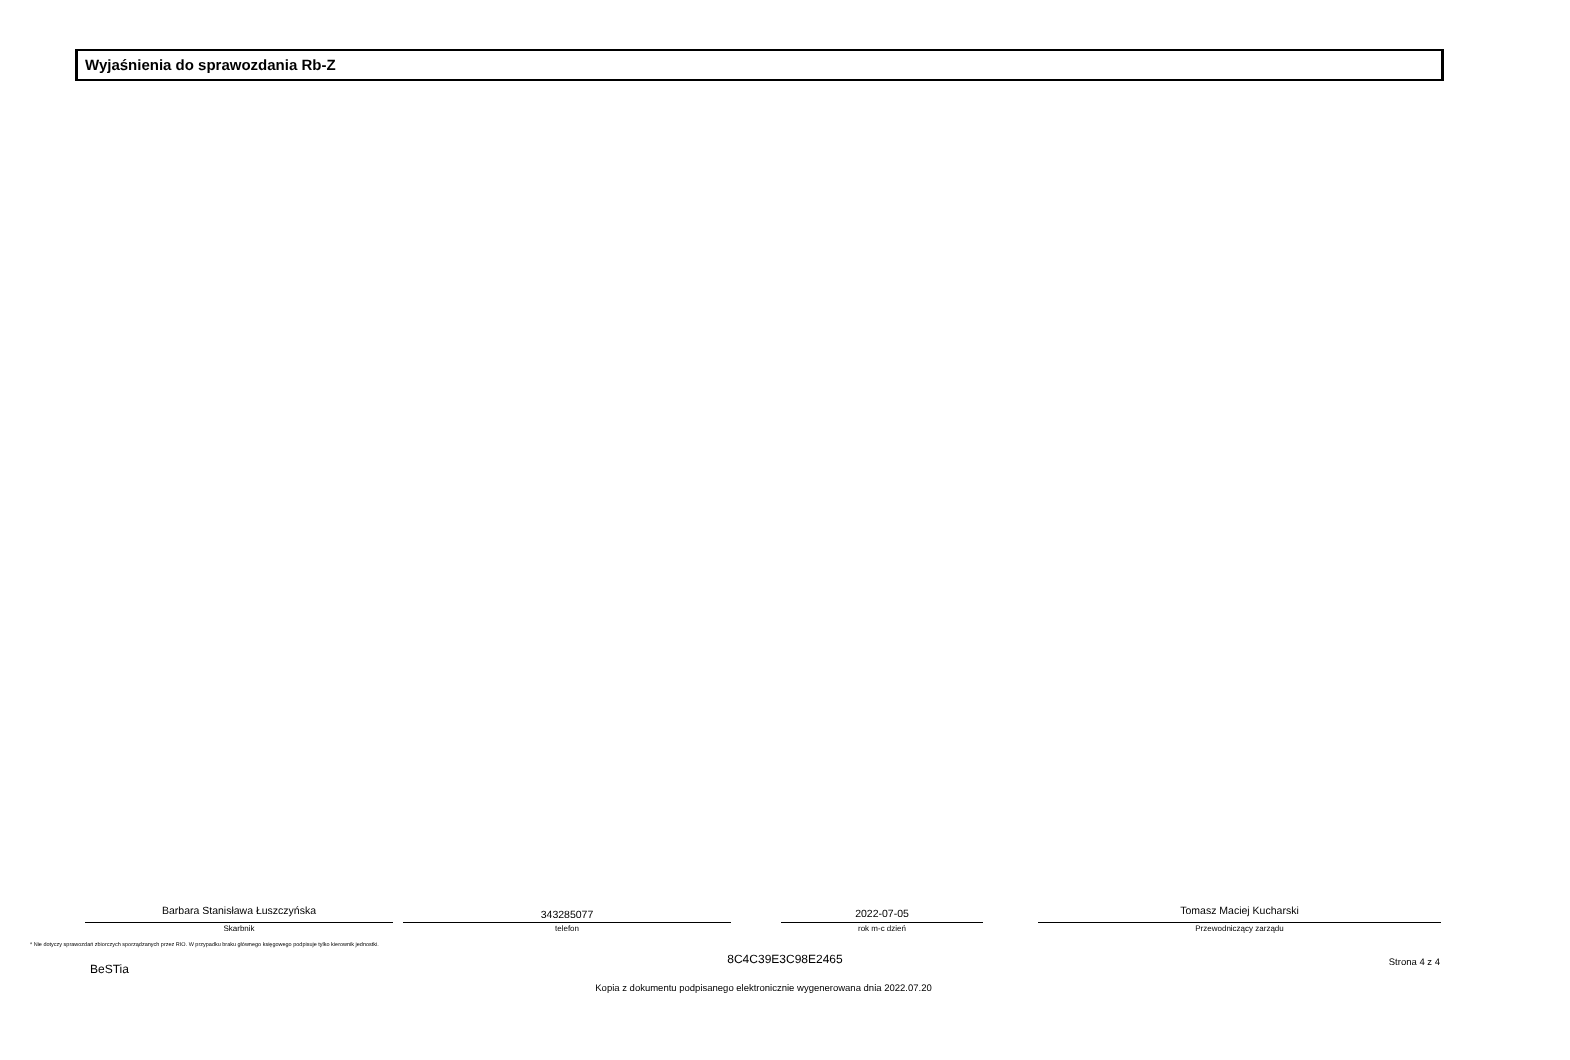Wyjaśnienia do sprawozdania Rb-Z
Barbara Stanisława Łuszczyńska
Skarbnik
343285077
telefon
2022-07-05
rok m-c dzień
Tomasz Maciej Kucharski
Przewodniczący zarządu
* Nie dotyczy sprawozdań zbiorczych sporządzanych przez RIO. W przypadku braku głównego księgowego podpisuje tylko kierownik jednostki.
BeSTia
8C4C39E3C98E2465 Strona 4 z 4
Kopia z dokumentu podpisanego elektronicznie wygenerowana dnia 2022.07.20